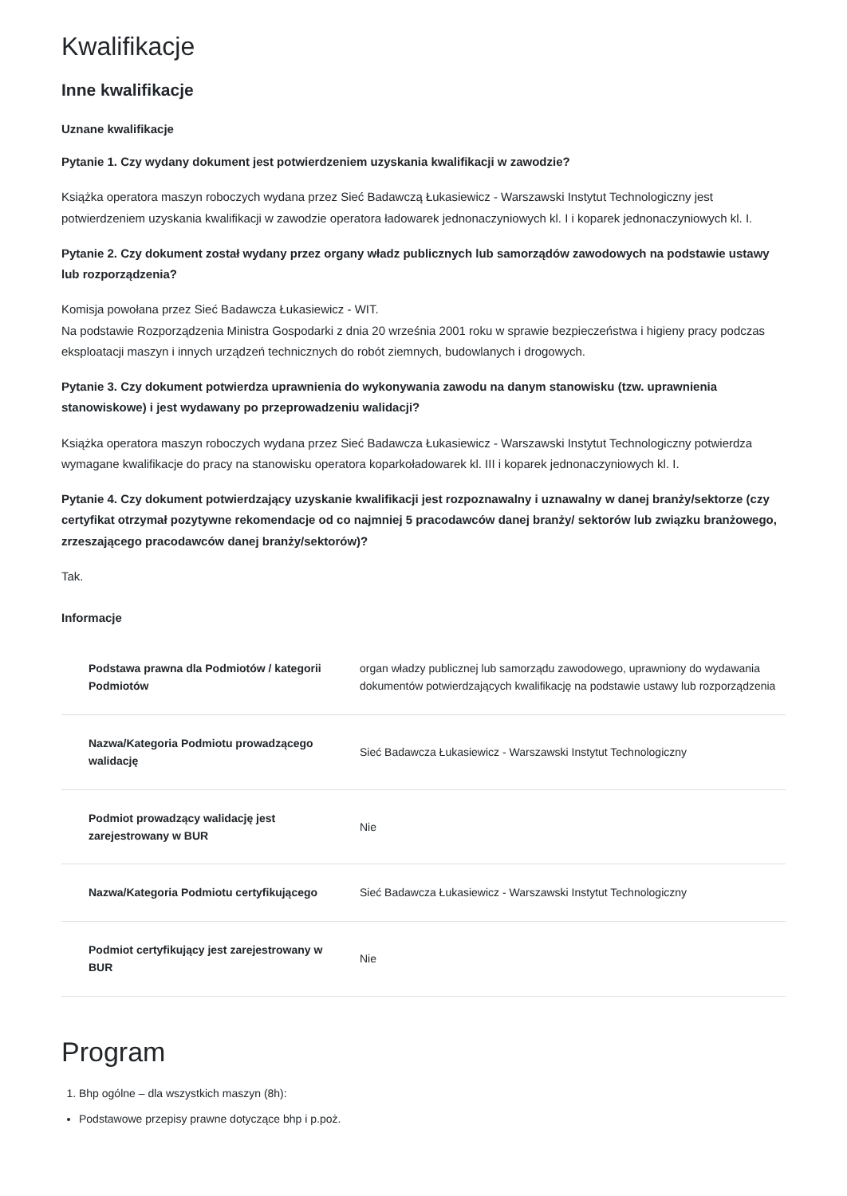Kwalifikacje
Inne kwalifikacje
Uznane kwalifikacje
Pytanie 1. Czy wydany dokument jest potwierdzeniem uzyskania kwalifikacji w zawodzie?
Książka operatora maszyn roboczych wydana przez Sieć Badawczą Łukasiewicz - Warszawski Instytut Technologiczny jest potwierdzeniem uzyskania kwalifikacji w zawodzie operatora ładowarek jednonaczyniowych kl. I i koparek jednonaczyniowych kl. I.
Pytanie 2. Czy dokument został wydany przez organy władz publicznych lub samorządów zawodowych na podstawie ustawy lub rozporządzenia?
Komisja powołana przez Sieć Badawcza Łukasiewicz - WIT.
Na podstawie Rozporządzenia Ministra Gospodarki z dnia 20 września 2001 roku w sprawie bezpieczeństwa i higieny pracy podczas eksploatacji maszyn i innych urządzeń technicznych do robót ziemnych, budowlanych i drogowych.
Pytanie 3. Czy dokument potwierdza uprawnienia do wykonywania zawodu na danym stanowisku (tzw. uprawnienia stanowiskowe) i jest wydawany po przeprowadzeniu walidacji?
Książka operatora maszyn roboczych wydana przez Sieć Badawcza Łukasiewicz - Warszawski Instytut Technologiczny potwierdza wymagane kwalifikacje do pracy na stanowisku operatora koparkoładowarek kl. III i koparek jednonaczyniowych kl. I.
Pytanie 4. Czy dokument potwierdzający uzyskanie kwalifikacji jest rozpoznawalny i uznawalny w danej branży/sektorze (czy certyfikat otrzymał pozytywne rekomendacje od co najmniej 5 pracodawców danej branży/ sektorów lub związku branżowego, zrzeszającego pracodawców danej branży/sektorów)?
Tak.
Informacje
| Podstawa prawna dla Podmiotów / kategorii Podmiotów | organ władzy publicznej lub samorządu zawodowego, uprawniony do wydawania dokumentów potwierdzających kwalifikację na podstawie ustawy lub rozporządzenia |
| Nazwa/Kategoria Podmiotu prowadzącego walidację | Sieć Badawcza Łukasiewicz - Warszawski Instytut Technologiczny |
| Podmiot prowadzący walidację jest zarejestrowany w BUR | Nie |
| Nazwa/Kategoria Podmiotu certyfikującego | Sieć Badawcza Łukasiewicz - Warszawski Instytut Technologiczny |
| Podmiot certyfikujący jest zarejestrowany w BUR | Nie |
Program
1. Bhp ogólne – dla wszystkich maszyn (8h):
Podstawowe przepisy prawne dotyczące bhp i p.poż.